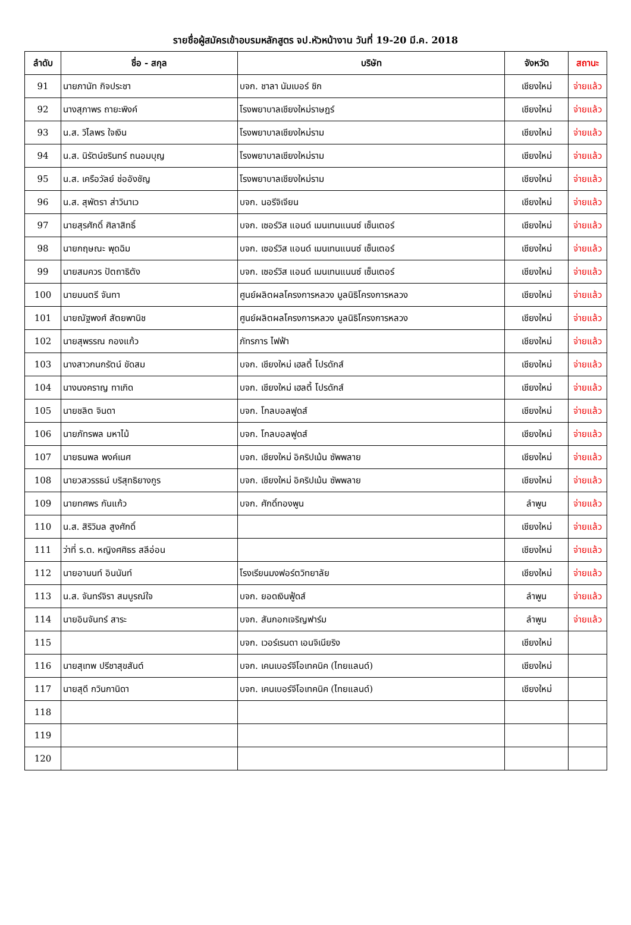รายชื่อผู้สมัครเข้าอบรมหลักสูตร จป.หัวหน้างาน วันที่ 19-20 มี.ค. 2018
| ลำดับ | ชื่อ - สกุล | บริษัท | จังหวัด | สถานะ |
| --- | --- | --- | --- | --- |
| 91 | นายภานัท กิจประชา | บจก. ชาลา นัมเบอร์ ซิก | เชียงใหม่ | จ่ายแล้ว |
| 92 | นางสุภาพร ถายะพิงค์ | โรงพยาบาลเชียงใหม่ราษฎร์ | เชียงใหม่ | จ่ายแล้ว |
| 93 | น.ส. วิไลพร ใจเงิน | โรงพยาบาลเชียงใหม่ราม | เชียงใหม่ | จ่ายแล้ว |
| 94 | น.ส. นิรัตน์ชรินทร์ ถนอมบุญ | โรงพยาบาลเชียงใหม่ราม | เชียงใหม่ | จ่ายแล้ว |
| 95 | น.ส. เครือวัลย์ ช่ออังชัญ | โรงพยาบาลเชียงใหม่ราม | เชียงใหม่ | จ่ายแล้ว |
| 96 | น.ส. สุพัตรา ส่าวินาเว | บจก. นอรีจิเจียน | เชียงใหม่ | จ่ายแล้ว |
| 97 | นายสุรศักดิ์ ศิลาสิทธิ์ | บจก. เซอร์วิส แอนด์ เมนเทนแนนซ์ เซ็นเตอร์ | เชียงใหม่ | จ่ายแล้ว |
| 98 | นายกฤษณะ พุดฉิม | บจก. เซอร์วิส แอนด์ เมนเทนแนนซ์ เซ็นเตอร์ | เชียงใหม่ | จ่ายแล้ว |
| 99 | นายสมควร ปัตถาธิตัง | บจก. เซอร์วิส แอนด์ เมนเทนแนนซ์ เซ็นเตอร์ | เชียงใหม่ | จ่ายแล้ว |
| 100 | นายมนตรี จันทา | ศูนย์ผลิตผลโครงการหลวง มูลนิธิโครงการหลวง | เชียงใหม่ | จ่ายแล้ว |
| 101 | นายณัฐพงศ์ สัตยพานิช | ศูนย์ผลิตผลโครงการหลวง มูลนิธิโครงการหลวง | เชียงใหม่ | จ่ายแล้ว |
| 102 | นายสุพรรณ กองแก้ว | ภัทรการ ไฟฟ้า | เชียงใหม่ | จ่ายแล้ว |
| 103 | นางสาวกนกรัตน์ ขัดสม | บจก. เชียงใหม่ เฮลตี้ โปรดักส์ | เชียงใหม่ | จ่ายแล้ว |
| 104 | นางนงคราญ ทาเกิด | บจก. เชียงใหม่ เฮลตี้ โปรดักส์ | เชียงใหม่ | จ่ายแล้ว |
| 105 | นายชลิต จินดา | บจก. โกลบอลฟูดส์ | เชียงใหม่ | จ่ายแล้ว |
| 106 | นายภัทรพล มหาไม้ | บจก. โกลบอลฟูดส์ | เชียงใหม่ | จ่ายแล้ว |
| 107 | นายธนพล พงค์เนศ | บจก. เชียงใหม่ อิคริปเม้น ซัพพลาย | เชียงใหม่ | จ่ายแล้ว |
| 108 | นายวสวรรธน์ บริสุทธิยางกูร | บจก. เชียงใหม่ อิคริปเม้น ซัพพลาย | เชียงใหม่ | จ่ายแล้ว |
| 109 | นายทศพร กันแก้ว | บจก. ศักดิ์ทองพูน | ลำพูน | จ่ายแล้ว |
| 110 | น.ส. สิริวิมล สูงศักดิ์ | | เชียงใหม่ | จ่ายแล้ว |
| 111 | ว่าที่ ร.ต. หญิงศศิธร สลีอ่อน | | เชียงใหม่ | จ่ายแล้ว |
| 112 | นายอานนท์ อินนันท์ | โรงเรียนมงฟอร์ตวิทยาลัย | เชียงใหม่ | จ่ายแล้ว |
| 113 | น.ส. จันทร์จิรา สมบูรณ์ใจ | บจก. ยอดเงินฟู้ดส์ | ลำพูน | จ่ายแล้ว |
| 114 | นายอินจันทร์ สาระ | บจก. สันกอกเจริญฟาร์ม | ลำพูน | จ่ายแล้ว |
| 115 | | บจก. เวอร์เรนดา เอนจิเนียริง | เชียงใหม่ | |
| 116 | นายสุเทพ ปรีชาสุขสันต์ | บจก. เคนเบอร์จีโอเทคนิค (ไทยแลนด์) | เชียงใหม่ | |
| 117 | นายสุดี กวินกานิดา | บจก. เคนเบอร์จีโอเทคนิค (ไทยแลนด์) | เชียงใหม่ | |
| 118 | | | | |
| 119 | | | | |
| 120 | | | | |